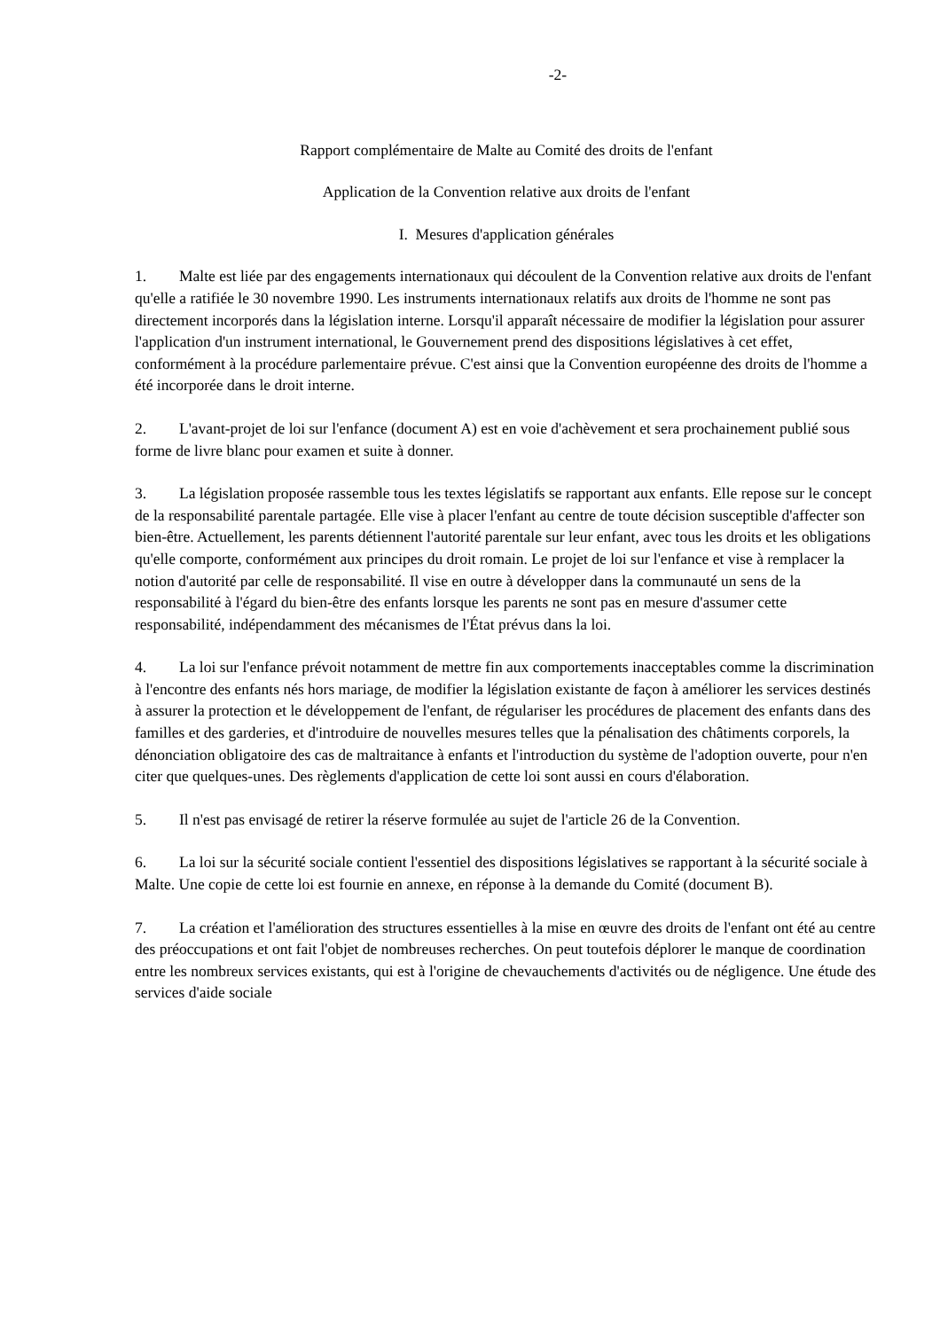-2-
Rapport complémentaire de Malte au Comité des droits de l'enfant
Application de la Convention relative aux droits de l'enfant
I. Mesures d'application générales
1. Malte est liée par des engagements internationaux qui découlent de la Convention relative aux droits de l'enfant qu'elle a ratifiée le 30 novembre 1990. Les instruments internationaux relatifs aux droits de l'homme ne sont pas directement incorporés dans la législation interne. Lorsqu'il apparaît nécessaire de modifier la législation pour assurer l'application d'un instrument international, le Gouvernement prend des dispositions législatives à cet effet, conformément à la procédure parlementaire prévue. C'est ainsi que la Convention européenne des droits de l'homme a été incorporée dans le droit interne.
2. L'avant-projet de loi sur l'enfance (document A) est en voie d'achèvement et sera prochainement publié sous forme de livre blanc pour examen et suite à donner.
3. La législation proposée rassemble tous les textes législatifs se rapportant aux enfants. Elle repose sur le concept de la responsabilité parentale partagée. Elle vise à placer l'enfant au centre de toute décision susceptible d'affecter son bien-être. Actuellement, les parents détiennent l'autorité parentale sur leur enfant, avec tous les droits et les obligations qu'elle comporte, conformément aux principes du droit romain. Le projet de loi sur l'enfance et vise à remplacer la notion d'autorité par celle de responsabilité. Il vise en outre à développer dans la communauté un sens de la responsabilité à l'égard du bien-être des enfants lorsque les parents ne sont pas en mesure d'assumer cette responsabilité, indépendamment des mécanismes de l'État prévus dans la loi.
4. La loi sur l'enfance prévoit notamment de mettre fin aux comportements inacceptables comme la discrimination à l'encontre des enfants nés hors mariage, de modifier la législation existante de façon à améliorer les services destinés à assurer la protection et le développement de l'enfant, de régulariser les procédures de placement des enfants dans des familles et des garderies, et d'introduire de nouvelles mesures telles que la pénalisation des châtiments corporels, la dénonciation obligatoire des cas de maltraitance à enfants et l'introduction du système de l'adoption ouverte, pour n'en citer que quelques-unes. Des règlements d'application de cette loi sont aussi en cours d'élaboration.
5. Il n'est pas envisagé de retirer la réserve formulée au sujet de l'article 26 de la Convention.
6. La loi sur la sécurité sociale contient l'essentiel des dispositions législatives se rapportant à la sécurité sociale à Malte. Une copie de cette loi est fournie en annexe, en réponse à la demande du Comité (document B).
7. La création et l'amélioration des structures essentielles à la mise en œuvre des droits de l'enfant ont été au centre des préoccupations et ont fait l'objet de nombreuses recherches. On peut toutefois déplorer le manque de coordination entre les nombreux services existants, qui est à l'origine de chevauchements d'activités ou de négligence. Une étude des services d'aide sociale